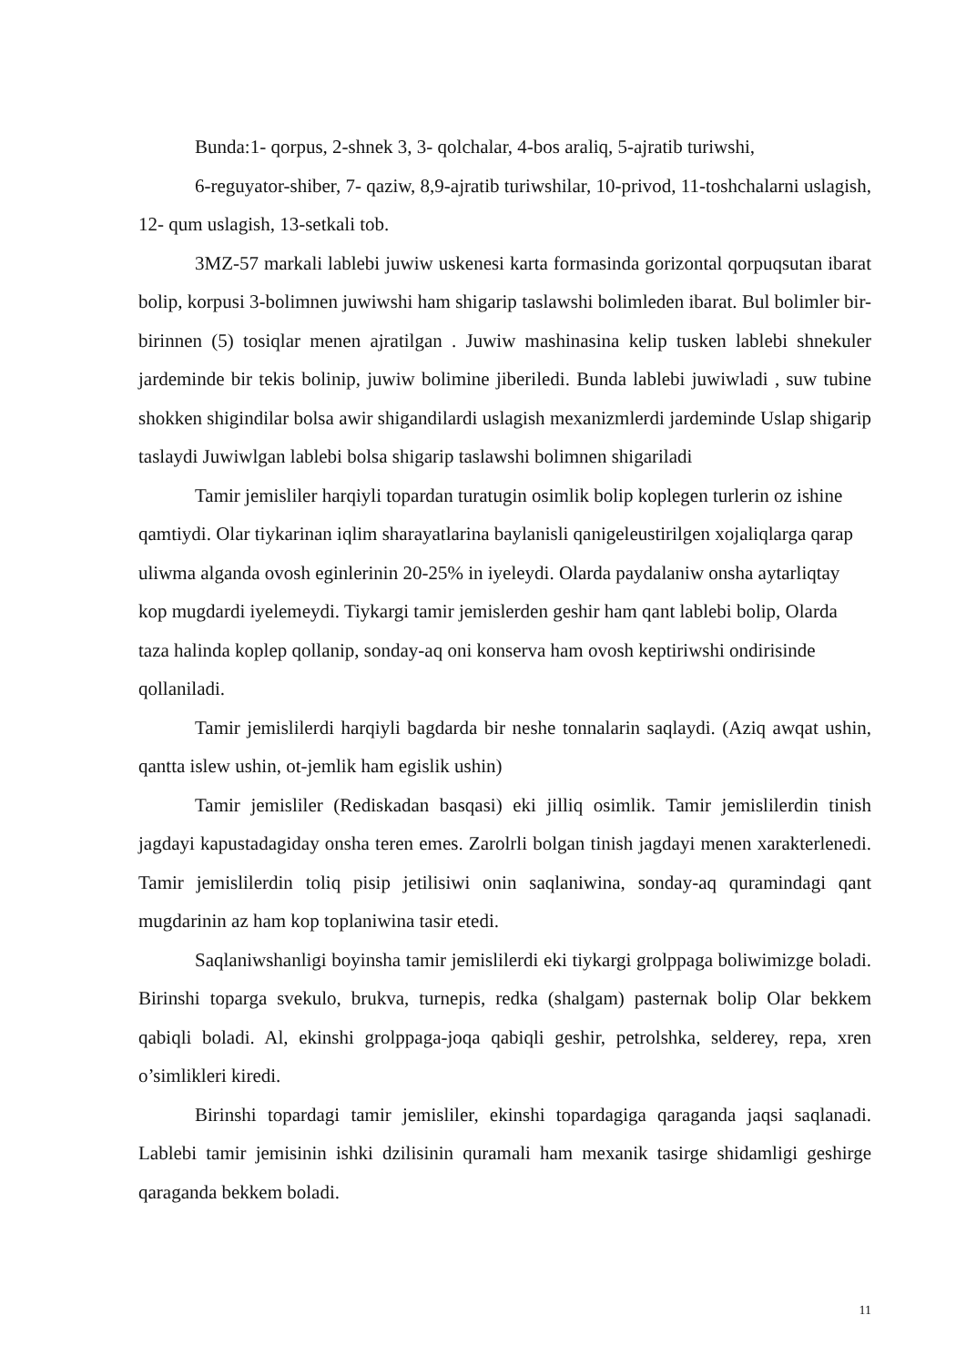Bunda:1- qorpus, 2-shnek 3, 3- qolchalar, 4-bos araliq, 5-ajratib turiwshi,
6-reguyator-shiber, 7- qaziw, 8,9-ajratib turiwshilar, 10-privod, 11-toshchalarni uslagish, 12- qum uslagish, 13-setkali tob.
3MZ-57 markali lablebi juwiw uskenesi karta formasinda gorizontal qorpuqsutan ibarat bolip, korpusi 3-bolimnen juwiwshi ham shigarip taslawshi bolimleden ibarat. Bul bolimler bir-birinnen (5) tosiqlar menen ajratilgan . Juwiw mashinasina kelip tusken lablebi shnekuler jardeminde bir tekis bolinip, juwiw bolimine jiberiledi. Bunda lablebi juwiwladi , suw tubine shokken shigindilar bolsa awir shigandilardi uslagish mexanizmlerdi jardeminde Uslap shigarip taslaydi Juwiwlgan lablebi bolsa shigarip taslawshi bolimnen shigariladi
Tamir jemisliler harqiyli topardan turatugin osimlik bolip koplegen turlerin oz ishine qamtiydi. Olar tiykarinan iqlim sharayatlarina baylanisli qanigeleustirilgen xojaliqlarga qarap uliwma alganda ovosh eginlerinin 20-25% in iyeleydi. Olarda paydalaniw onsha aytarliqtay kop mugdardi iyelemeydi. Tiykargi tamir jemislerden geshir ham qant lablebi bolip, Olarda taza halinda koplep qollanip, sonday-aq oni konserva ham ovosh keptiriwshi ondirisinde qollaniladi.
Tamir jemislilerdi harqiyli bagdarda bir neshe tonnalarin saqlaydi. (Aziq awqat ushin, qantta islew ushin, ot-jemlik ham egislik ushin)
Tamir jemisliler (Rediskadan basqasi) eki jilliq osimlik. Tamir jemislilerdin tinish jagdayi kapustadagiday onsha teren emes. Zarolrli bolgan tinish jagdayi menen xarakterlenedi. Tamir jemislilerdin toliq pisip jetilisiwi onin saqlaniwina, sonday-aq quramindagi qant mugdarinin az ham kop toplaniwina tasir etedi.
Saqlaniwshanligi boyinsha tamir jemislilerdi eki tiykargi grolppaga boliwimizge boladi. Birinshi toparga svekulo, brukva, turnepis, redka (shalgam) pasternak bolip Olar bekkem qabiqli boladi. Al, ekinshi grolppaga-joqa qabiqli geshir, petrolshka, selderey, repa, xren o’simlikleri kiredi.
Birinshi topardagi tamir jemisliler, ekinshi topardagiga qaraganda jaqsi saqlanadi. Lablebi tamir jemisinin ishki dzilisinin quramali ham mexanik tasirge shidamligi geshirge qaraganda bekkem boladi.
11